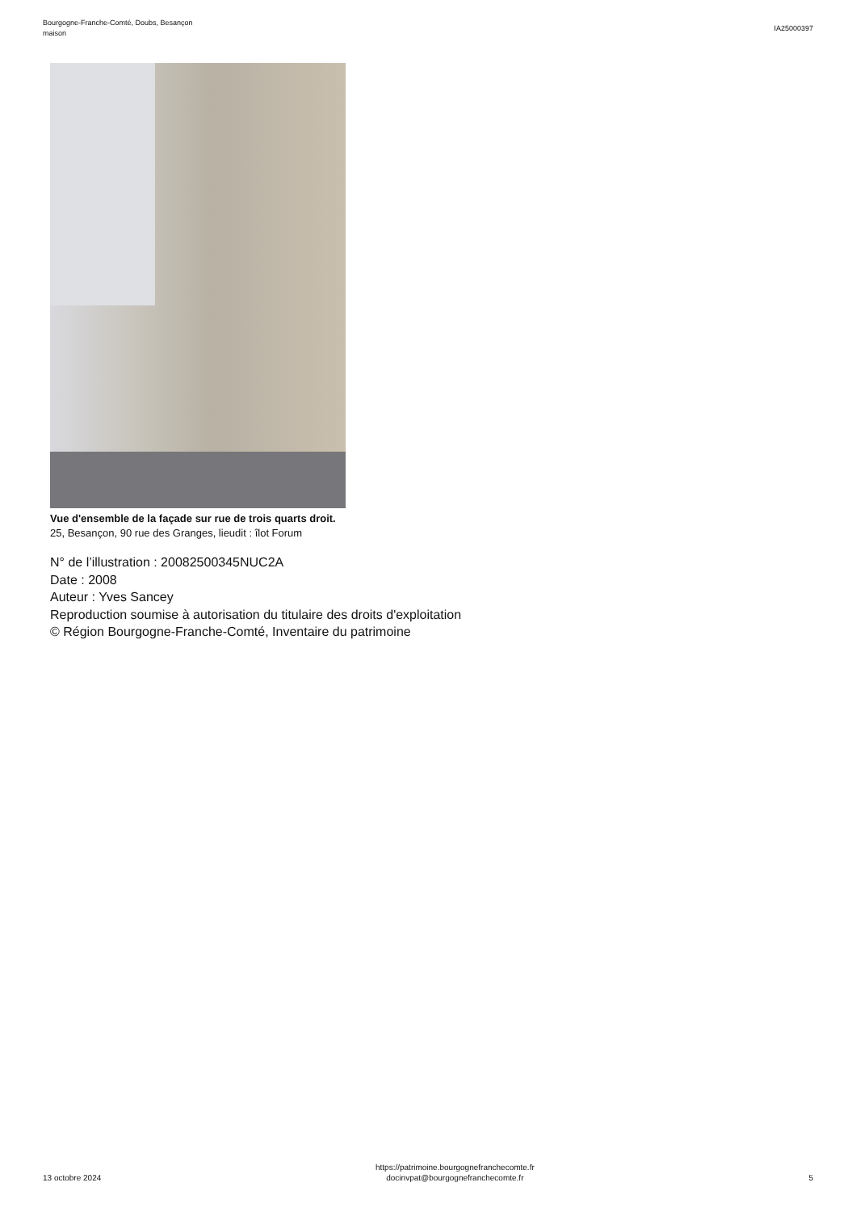Bourgogne-Franche-Comté, Doubs, Besançon
maison
IA25000397
Vue d'ensemble de la façade sur rue de trois quarts droit.
25, Besançon, 90 rue des Granges, lieudit : îlot Forum
N° de l’illustration : 20082500345NUC2A
Date : 2008
Auteur : Yves Sancey
Reproduction soumise à autorisation du titulaire des droits d'exploitation
© Région Bourgogne-Franche-Comté, Inventaire du patrimoine
13 octobre 2024
https://patrimoine.bourgognefranchecomte.fr
docinvpat@bourgognefranchecomte.fr
5